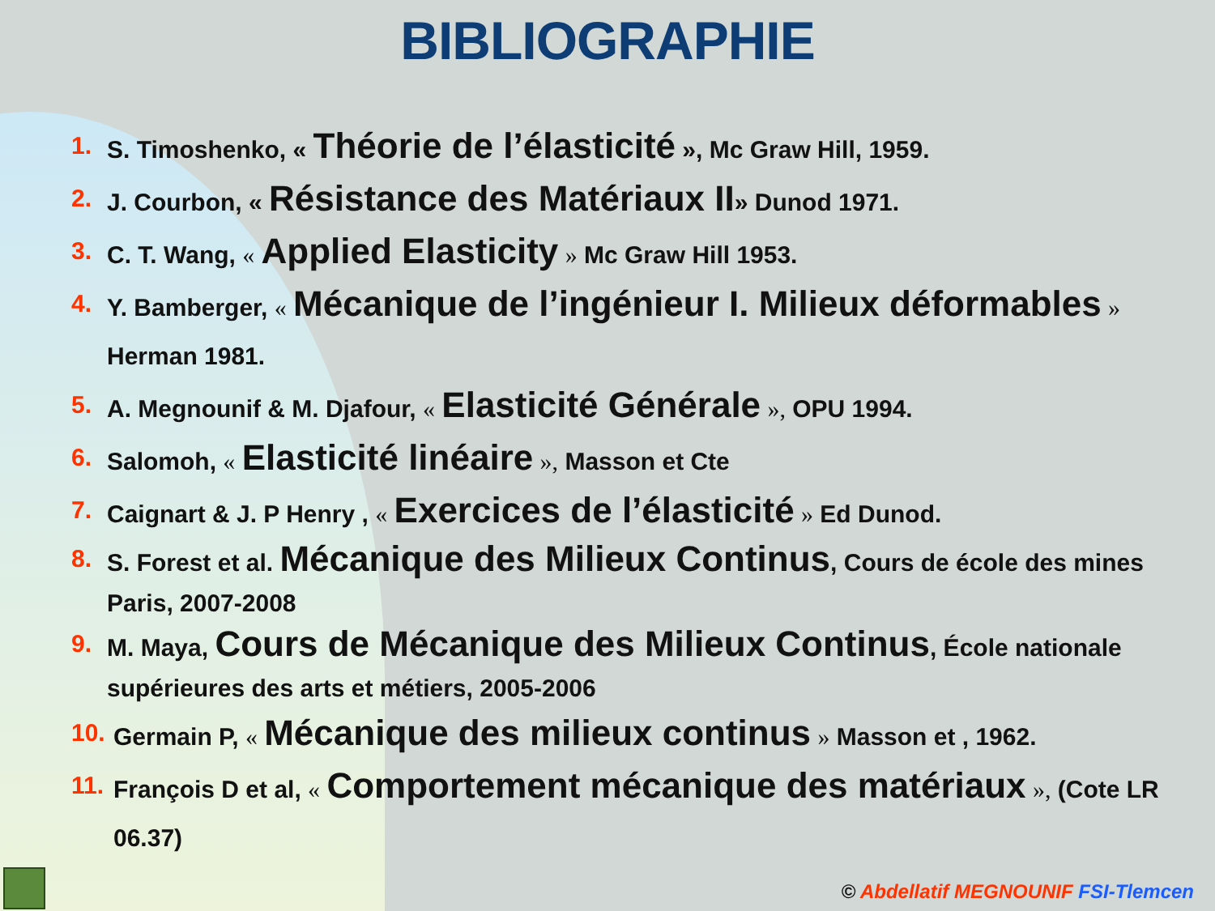BIBLIOGRAPHIE
1. S. Timoshenko, « Théorie de l’élasticité », Mc Graw Hill, 1959.
2. J. Courbon, « Résistance des Matériaux II» Dunod 1971.
3. C. T. Wang, « Applied Elasticity » Mc Graw Hill 1953.
4. Y. Bamberger, « Mécanique de l’ingénieur I. Milieux déformables » Herman 1981.
5. A. Megnounif & M. Djafour, « Elasticité Générale », OPU 1994.
6. Salomoh, « Elasticité linéaire », Masson et Cte
7. Caignart & J. P Henry , « Exercices de l’élasticité » Ed Dunod.
8. S. Forest et al. Mécanique des Milieux Continus, Cours de école des mines Paris, 2007-2008
9. M. Maya, Cours de Mécanique des Milieux Continus, École nationale supérieures des arts et métiers, 2005-2006
10. Germain P, « Mécanique des milieux continus » Masson et , 1962.
11. François D et al, « Comportement mécanique des matériaux », (Cote LR 06.37)
© Abdellatif MEGNOUNIF FSI-Tlemcen